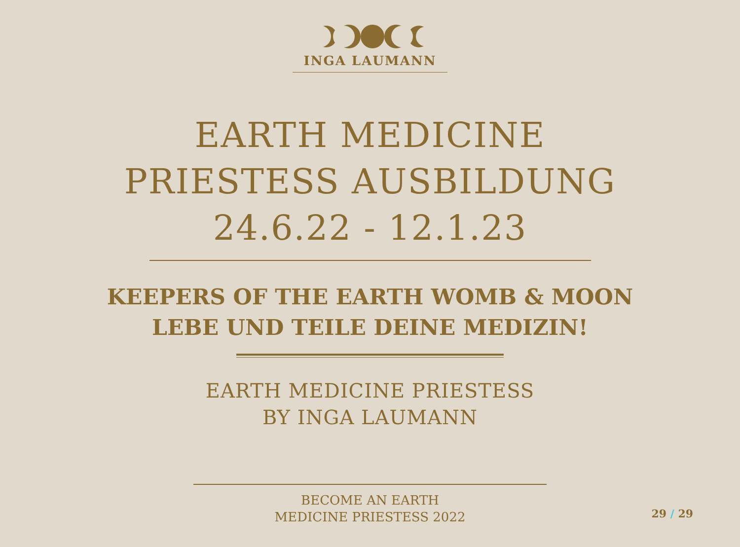INGA LAUMANN
EARTH MEDICINE
PRIESTESS AUSBILDUNG
24.6.22 - 12.1.23
KEEPERS OF THE EARTH WOMB & MOON
LEBE UND TEILE DEINE MEDIZIN!
EARTH MEDICINE PRIESTESS
BY INGA LAUMANN
BECOME AN EARTH
MEDICINE PRIESTESS 2022
29 / 29